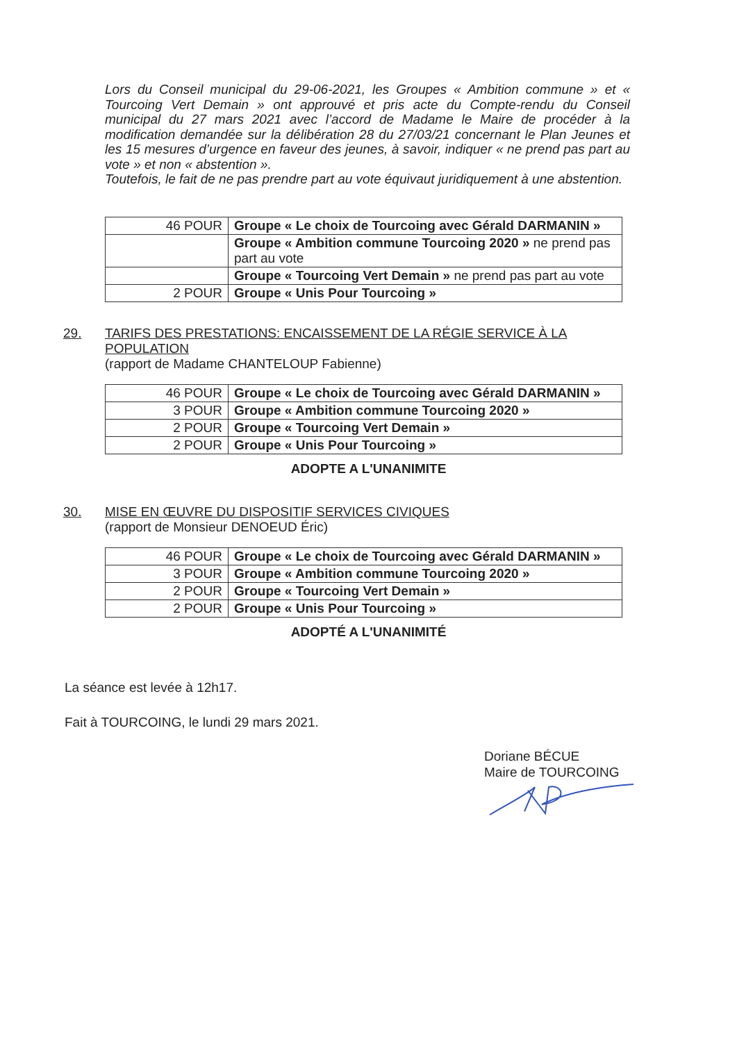Lors du Conseil municipal du 29-06-2021, les Groupes « Ambition commune » et « Tourcoing Vert Demain » ont approuvé et pris acte du Compte-rendu du Conseil municipal du 27 mars 2021 avec l’accord de Madame le Maire de procéder à la modification demandée sur la délibération 28 du 27/03/21 concernant le Plan Jeunes et les 15 mesures d’urgence en faveur des jeunes, à savoir, indiquer « ne prend pas part au vote » et non « abstention ».
Toutefois, le fait de ne pas prendre part au vote équivaut juridiquement à une abstention.
| 46 POUR | Groupe « Le choix de Tourcoing avec Gérald DARMANIN » |
| | Groupe « Ambition commune Tourcoing 2020 » ne prend pas part au vote |
| | Groupe « Tourcoing Vert Demain » ne prend pas part au vote |
| 2 POUR | Groupe « Unis Pour Tourcoing » |
29. TARIFS DES PRESTATIONS: ENCAISSEMENT DE LA RÉGIE SERVICE À LA POPULATION
(rapport de Madame CHANTELOUP Fabienne)
| 46 POUR | Groupe « Le choix de Tourcoing avec Gérald DARMANIN » |
| 3 POUR | Groupe « Ambition commune Tourcoing 2020 » |
| 2 POUR | Groupe « Tourcoing Vert Demain » |
| 2 POUR | Groupe « Unis Pour Tourcoing » |
ADOPTE A L'UNANIMITE
30. MISE EN ŒUVRE DU DISPOSITIF SERVICES CIVIQUES
(rapport de Monsieur DENOEUD Éric)
| 46 POUR | Groupe « Le choix de Tourcoing avec Gérald DARMANIN » |
| 3 POUR | Groupe « Ambition commune Tourcoing 2020 » |
| 2 POUR | Groupe « Tourcoing Vert Demain » |
| 2 POUR | Groupe « Unis Pour Tourcoing » |
ADOPTÉ A L'UNANIMITÉ
La séance est levée à 12h17.
Fait à TOURCOING, le lundi 29 mars 2021.
Doriane BÉCUE
Maire de TOURCOING